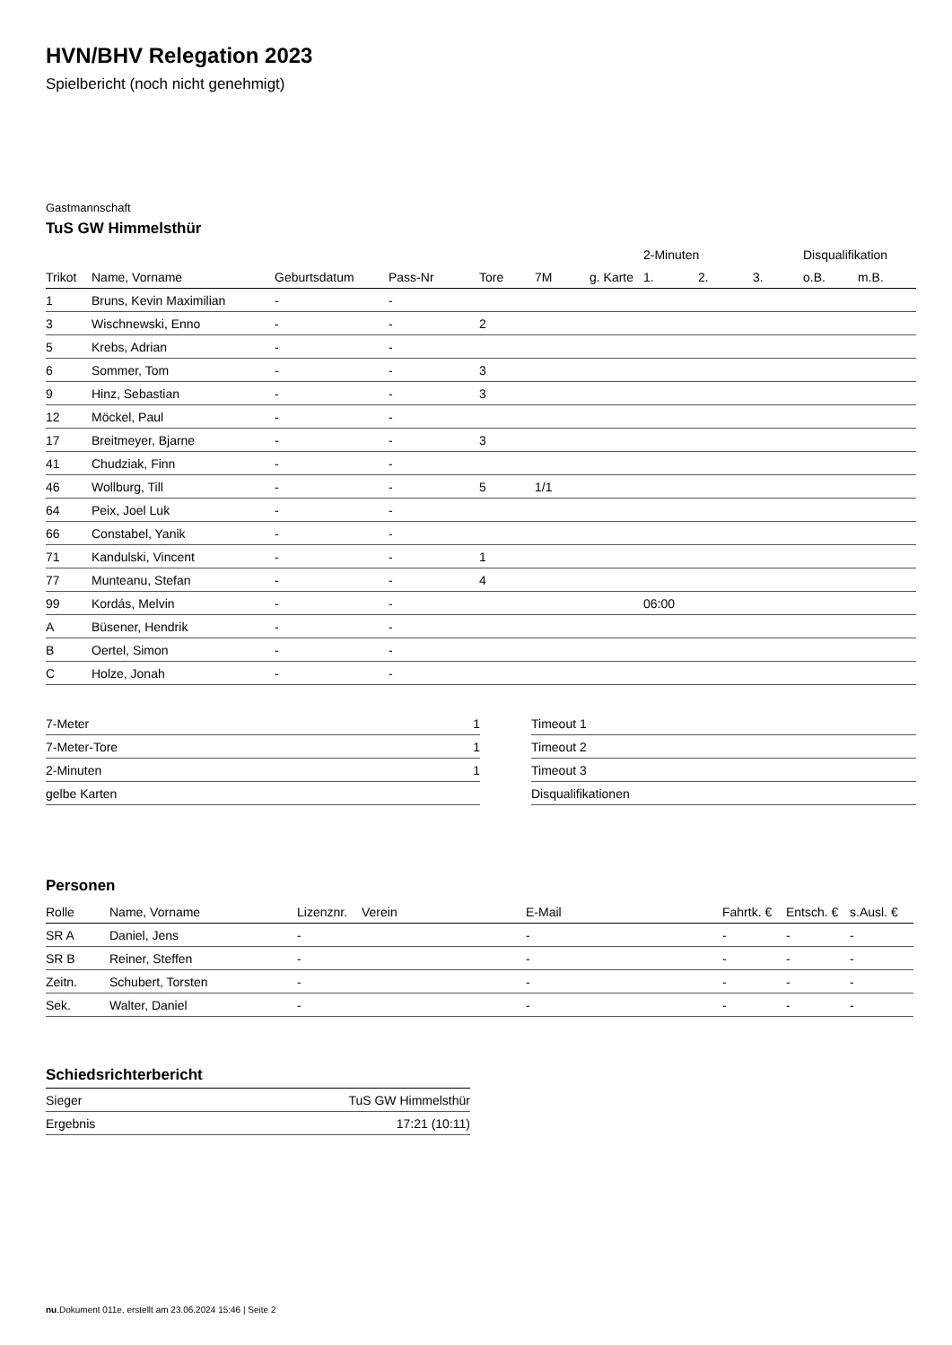HVN/BHV Relegation 2023
Spielbericht (noch nicht genehmigt)
Gastmannschaft
TuS GW Himmelsthür
| | | | | | | | 2-Minuten | | | Disqualifikation | |
| --- | --- | --- | --- | --- | --- | --- | --- | --- | --- | --- | --- |
| Trikot | Name, Vorname | Geburtsdatum | Pass-Nr | Tore | 7M | g. Karte | 1. | 2. | 3. | o.B. | m.B. |
| 1 | Bruns, Kevin Maximilian | - | - | | | | | | | | |
| 3 | Wischnewski, Enno | - | - | 2 | | | | | | | |
| 5 | Krebs, Adrian | - | - | | | | | | | | |
| 6 | Sommer, Tom | - | - | 3 | | | | | | | |
| 9 | Hinz, Sebastian | - | - | 3 | | | | | | | |
| 12 | Möckel, Paul | - | - | | | | | | | | |
| 17 | Breitmeyer, Bjarne | - | - | 3 | | | | | | | |
| 41 | Chudziak, Finn | - | - | | | | | | | | |
| 46 | Wollburg, Till | - | - | 5 | 1/1 | | | | | | |
| 64 | Peix, Joel Luk | - | - | | | | | | | | |
| 66 | Constabel, Yanik | - | - | | | | | | | | |
| 71 | Kandulski, Vincent | - | - | 1 | | | | | | | |
| 77 | Munteanu, Stefan | - | - | 4 | | | | | | | |
| 99 | Kordás, Melvin | - | - | | | | 06:00 | | | | |
| A | Büsener, Hendrik | - | - | | | | | | | | |
| B | Oertel, Simon | - | - | | | | | | | | |
| C | Holze, Jonah | - | - | | | | | | | | |
| 7-Meter | 1 |
| 7-Meter-Tore | 1 |
| 2-Minuten | 1 |
| gelbe Karten | |
| Timeout 1 |
| Timeout 2 |
| Timeout 3 |
| Disqualifikationen |
Personen
| Rolle | Name, Vorname | Lizenznr. | Verein | E-Mail | Fahrtk. € | Entsch. € | s.Ausl. € |
| --- | --- | --- | --- | --- | --- | --- | --- |
| SR A | Daniel, Jens | - | | - | - | - | - |
| SR B | Reiner, Steffen | - | | - | - | - | - |
| Zeitn. | Schubert, Torsten | - | | - | - | - | - |
| Sek. | Walter, Daniel | - | | - | - | - | - |
Schiedsrichterbericht
| Sieger | TuS GW Himmelsthür |
| Ergebnis | 17:21 (10:11) |
nu.Dokument 011e, erstellt am 23.06.2024 15:46 | Seite 2